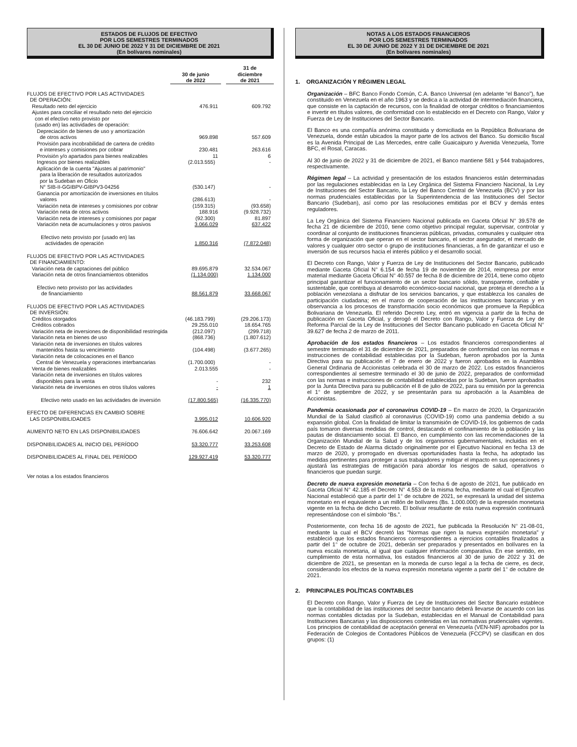ESTADOS DE FLUJOS DE EFECTIVO
POR LOS SEMESTRES TERMINADOS
EL 30 DE JUNIO DE 2022 Y 31 DE DICIEMBRE DE 2021
(En bolívares nominales)
| | 30 de junio de 2022 | | 31 de diciembre de 2021 |
| FLUJOS DE EFECTIVO POR LAS ACTIVIDADES DE OPERACIÓN: | | | |
| Resultado neto del ejercicio | 476.911 | | 609.792 |
| Ajustes para conciliar el resultado neto del ejercicio con el efectivo neto provisto por (usado en) las actividades de operación: | | | |
| Depreciación de bienes de uso y amortización de otros activos | 969.898 | | 557.609 |
| Provisión para incobrabilidad de cartera de crédito e intereses y comisiones por cobrar | 230.481 | | 263.616 |
| Provisión y/o apartados para bienes realizables | 11 | | 6 |
| Ingresos por bienes realizables | (2.013.555) | | - |
| Aplicación de la cuenta "Ajustes al patrimonio" para la liberación de resultados autorizados por la Sudeban en Oficio N° SIB-II-GGIBPV-GIBPV3-04256 | (530.147) | | - |
| Ganancia por amortización de inversiones en títulos valores | (286.613) | | - |
| Variación neta de intereses y comisiones por cobrar | (159.315) | | (93.658) |
| Variación neta de otros activos | 188.916 | | (9.928.732) |
| Variación neta de intereses y comisiones por pagar | (92.300) | | 81.897 |
| Variación neta de acumulaciones y otros pasivos | 3.066.029 | | 637.422 |
| Efectivo neto provisto por (usado en) las actividades de operación | 1.850.316 | | (7.872.048) |
| FLUJOS DE EFECTIVO POR LAS ACTIVIDADES DE FINANCIAMIENTO: | | | |
| Variación neta de captaciones del público | 89.695.879 | | 32.534.067 |
| Variación neta de otros financiamientos obtenidos | (1.134.000) | | 1.134.000 |
| Efectivo neto provisto por las actividades de financiamiento | 88.561.879 | | 33.668.067 |
| FLUJOS DE EFECTIVO POR LAS ACTIVIDADES DE INVERSIÓN: | | | |
| Créditos otorgados | (46.183.799) | | (29.206.173) |
| Créditos cobrados | 29.255.010 | | 18.654.765 |
| Variación neta de inversiones de disponibilidad restringida | (212.097) | | (299.718) |
| Variación neta en bienes de uso | (868.736) | | (1.807.612) |
| Variación neta de inversiones en títulos valores mantenidos hasta su vencimiento | (104.498) | | (3.677.265) |
| Variación neta de colocaciones en el Banco Central de Venezuela y operaciones interbancarias | (1.700.000) | | - |
| Venta de bienes realizables | 2.013.555 | | - |
| Variación neta de inversiones en títulos valores disponibles para la venta | - | | 232 |
| Variación neta de inversiones en otros títulos valores | - | | 1 |
| Efectivo neto usado en las actividades de inversión | (17.800.565) | | (16.335.770) |
| EFECTO DE DIFERENCIAS EN CAMBIO SOBRE LAS DISPONIBILIDADES | 3.995.012 | | 10.606.920 |
| AUMENTO NETO EN LAS DISPONIBILIDADES | 76.606.642 | | 20.067.169 |
| DISPONIBILIDADES AL INICIO DEL PERÍODO | 53.320.777 | | 33.253.608 |
| DISPONIBILIDADES AL FINAL DEL PERÍODO | 129.927.419 | | 53.320.777 |
| Ver notas a los estados financieros | | | |
NOTAS A LOS ESTADOS FINANCIEROS
POR LOS SEMESTRES TERMINADOS
EL 30 DE JUNIO DE 2022 Y 31 DE DICIEMBRE DE 2021
(En bolívares nominales)
1. ORGANIZACIÓN Y RÉGIMEN LEGAL
Organización – BFC Banco Fondo Común, C.A. Banco Universal (en adelante “el Banco”), fue constituido en Venezuela en el año 1963 y se dedica a la actividad de intermediación financiera, que consiste en la captación de recursos, con la finalidad de otorgar créditos o financiamientos e invertir en títulos valores, de conformidad con lo establecido en el Decreto con Rango, Valor y Fuerza de Ley de Instituciones del Sector Bancario.
El Banco es una compañía anónima constituida y domiciliada en la República Bolivariana de Venezuela, donde están ubicados la mayor parte de los activos del Banco. Su domicilio fiscal es la Avenida Principal de Las Mercedes, entre calle Guaicaipuro y Avenida Venezuela, Torre BFC, el Rosal, Caracas.
Al 30 de junio de 2022 y 31 de diciembre de 2021, el Banco mantiene 581 y 544 trabajadores, respectivamente.
Régimen legal – La actividad y presentación de los estados financieros están determinadas por las regulaciones establecidas en la Ley Orgánica del Sistema Financiero Nacional, la Ley de Instituciones del Sector Bancario, la Ley del Banco Central de Venezuela (BCV) y por las normas prudenciales establecidas por la Superintendencia de las Instituciones del Sector Bancario (Sudeban), así como por las resoluciones emitidas por el BCV y demás entes reguladores.
La Ley Orgánica del Sistema Financiero Nacional publicada en Gaceta Oficial N° 39.578 de fecha 21 de diciembre de 2010, tiene como objetivo principal regular, supervisar, controlar y coordinar al conjunto de instituciones financieras públicas, privadas, comunales y cualquier otra forma de organización que operan en el sector bancario, el sector asegurador, el mercado de valores y cualquier otro sector o grupo de instituciones financieras, a fin de garantizar el uso e inversión de sus recursos hacia el interés público y el desarrollo social.
El Decreto con Rango, Valor y Fuerza de Ley de Instituciones del Sector Bancario, publicado mediante Gaceta Oficial N° 6.154 de fecha 19 de noviembre de 2014, reimpresa por error material mediante Gaceta Oficial N° 40.557 de fecha 8 de diciembre de 2014, tiene como objeto principal garantizar el funcionamiento de un sector bancario sólido, transparente, confiable y sustentable, que contribuya al desarrollo económico-social nacional, que proteja el derecho a la población venezolana a disfrutar de los servicios bancarios, y que establezca los canales de participación ciudadana; en el marco de cooperación de las instituciones bancarias y en observancia a los procesos de transformación socio económicos que promueve la República Bolivariana de Venezuela. El referido Decreto Ley, entró en vigencia a partir de la fecha de publicación en Gaceta Oficial, y derogó el Decreto con Rango, Valor y Fuerza de Ley de Reforma Parcial de la Ley de Instituciones del Sector Bancario publicado en Gaceta Oficial N° 39.627 de fecha 2 de marzo de 2011.
Aprobación de los estados financieros – Los estados financieros correspondientes al semestre terminado el 31 de diciembre de 2021, preparados de conformidad con las normas e instrucciones de contabilidad establecidas por la Sudeban, fueron aprobados por la Junta Directiva para su publicación el 7 de enero de 2022 y fueron aprobados en la Asamblea General Ordinaria de Accionistas celebrada el 30 de marzo de 2022. Los estados financieros correspondientes al semestre terminado el 30 de junio de 2022, preparados de conformidad con las normas e instrucciones de contabilidad establecidas por la Sudeban, fueron aprobados por la Junta Directiva para su publicación el 8 de julio de 2022, para su emisión por la gerencia el 1° de septiembre de 2022, y se presentarán para su aprobación a la Asamblea de Accionistas.
Pandemia ocasionada por el coronavirus COVID-19 – En marzo de 2020, la Organización Mundial de la Salud clasificó al coronavirus (COVID-19) como una pandemia debido a su expansión global. Con la finalidad de limitar la transmisión de COVID-19, los gobiernos de cada país tomaron diversas medidas de control, destacando el confinamiento de la población y las pautas de distanciamiento social. El Banco, en cumplimiento con las recomendaciones de la Organización Mundial de la Salud y de los organismos gubernamentales, incluidas en el Decreto de Estado de Alarma dictado originalmente por el Ejecutivo Nacional en fecha 13 de marzo de 2020, y prorrogado en diversas oportunidades hasta la fecha, ha adoptado las medidas pertinentes para proteger a sus trabajadores y mitigar el impacto en sus operaciones y ajustará las estrategias de mitigación para abordar los riesgos de salud, operativos o financieros que puedan surgir.
Decreto de nueva expresión monetaria – Con fecha 6 de agosto de 2021, fue publicado en Gaceta Oficial N° 42.185 el Decreto N° 4.553 de la misma fecha, mediante el cual el Ejecutivo Nacional estableció que a partir del 1° de octubre de 2021, se expresará la unidad del sistema monetario en el equivalente a un millón de bolívares (Bs. 1.000.000) de la expresión monetaria vigente en la fecha de dicho Decreto. El bolívar resultante de esta nueva expresión continuará representándose con el símbolo “Bs.”.
Posteriormente, con fecha 16 de agosto de 2021, fue publicada la Resolución N° 21-08-01, mediante la cual el BCV decretó las “Normas que rigen la nueva expresión monetaria” y estableció que los estados financieros correspondientes a ejercicios contables finalizados a partir del 1° de octubre de 2021, deberán ser preparados y presentados en bolívares en la nueva escala monetaria, al igual que cualquier información comparativa. En ese sentido, en cumplimiento de esta normativa, los estados financieros al 30 de junio de 2022 y 31 de diciembre de 2021, se presentan en la moneda de curso legal a la fecha de cierre, es decir, considerando los efectos de la nueva expresión monetaria vigente a partir del 1° de octubre de 2021.
2. PRINCIPALES POLÍTICAS CONTABLES
El Decreto con Rango, Valor y Fuerza de Ley de Instituciones del Sector Bancario establece que la contabilidad de las instituciones del sector bancario deberá llevarse de acuerdo con las normas contables dictadas por la Sudeban, establecidas en el Manual de Contabilidad para Instituciones Bancarias y las disposiciones contenidas en las normativas prudenciales vigentes. Los principios de contabilidad de aceptación general en Venezuela (VEN-NIF) aprobados por la Federación de Colegios de Contadores Públicos de Venezuela (FCCPV) se clasifican en dos grupos: (1)